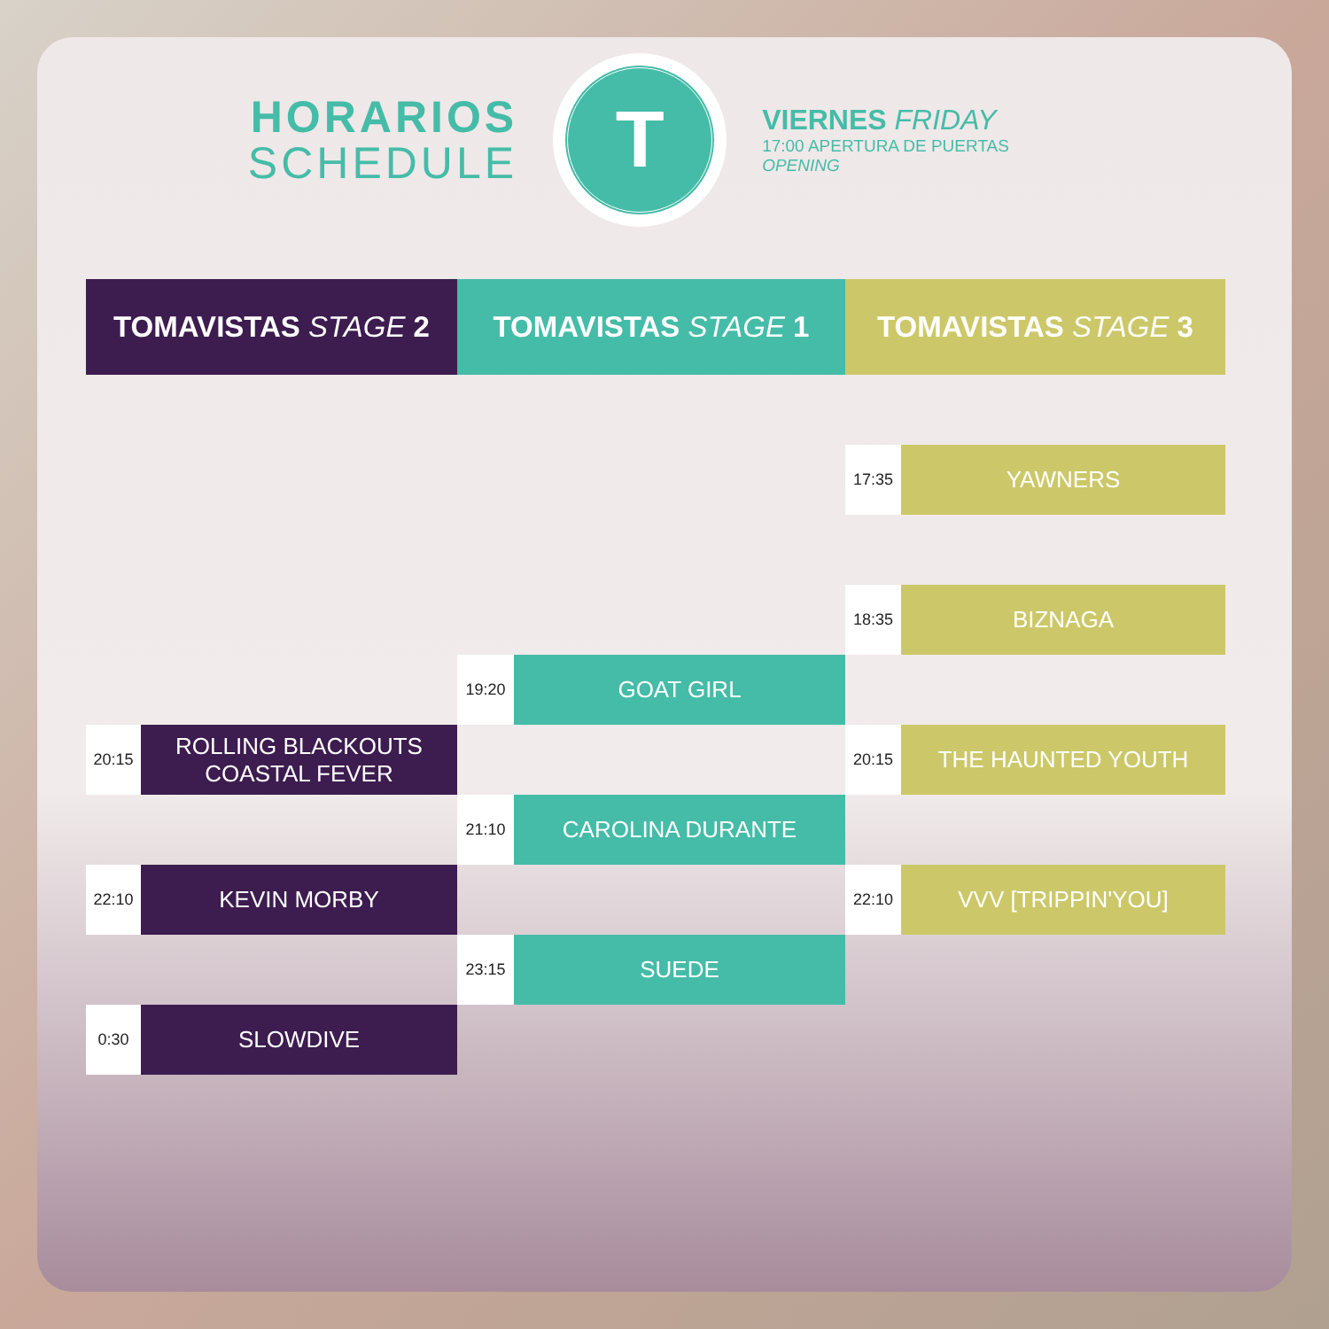HORARIOS
SCHEDULE
T
VIERNES FRIDAY
17:00 APERTURA DE PUERTAS OPENING
| TOMAVISTAS STAGE 2 | | TOMAVISTAS STAGE 1 | | TOMAVISTAS STAGE 3 | |
| --- | --- | --- | --- | --- | --- |
| | | | | 17:35 | YAWNERS |
| | | | | 18:35 | BIZNAGA |
| | | 19:20 | GOAT GIRL | | |
| 20:15 | ROLLING BLACKOUTS COASTAL FEVER | | | 20:15 | THE HAUNTED YOUTH |
| | | 21:10 | CAROLINA DURANTE | | |
| 22:10 | KEVIN MORBY | | | 22:10 | VVV [TRIPPIN'YOU] |
| | | 23:15 | SUEDE | | |
| 0:30 | SLOWDIVE | | | | |